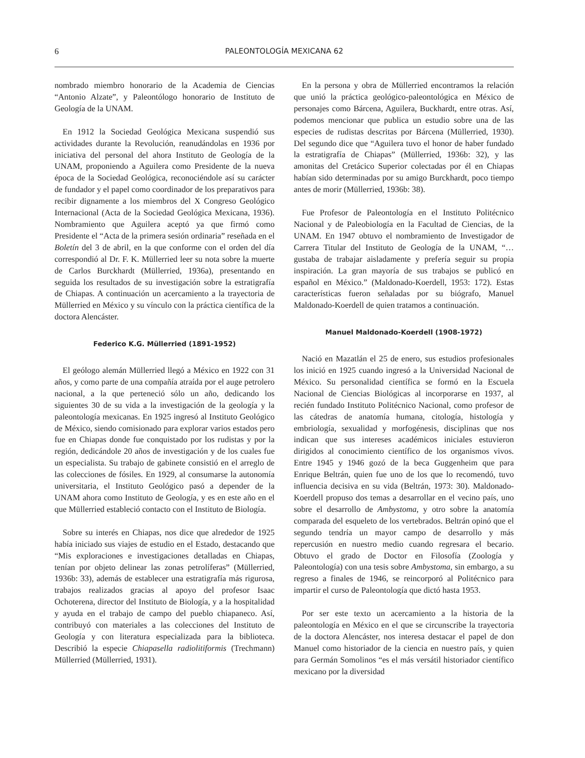6 PALEONTOLOGÍA MEXICANA 62
nombrado miembro honorario de la Academia de Ciencias “Antonio Alzate”, y Paleontólogo honorario de Instituto de Geología de la UNAM.
En 1912 la Sociedad Geológica Mexicana suspendió sus actividades durante la Revolución, reanudándolas en 1936 por iniciativa del personal del ahora Instituto de Geología de la UNAM, proponiendo a Aguilera como Presidente de la nueva época de la Sociedad Geológica, reconociéndole así su carácter de fundador y el papel como coordinador de los preparativos para recibir dignamente a los miembros del X Congreso Geológico Internacional (Acta de la Sociedad Geológica Mexicana, 1936). Nombramiento que Aguilera aceptó ya que firmó como Presidente el “Acta de la primera sesión ordinaria” reseñada en el Boletín del 3 de abril, en la que conforme con el orden del día correspondió al Dr. F. K. Müllerried leer su nota sobre la muerte de Carlos Burckhardt (Müllerried, 1936a), presentando en seguida los resultados de su investigación sobre la estratigrafía de Chiapas. A continuación un acercamiento a la trayectoria de Müllerried en México y su vínculo con la práctica científica de la doctora Alencáster.
Federico K.G. Müllerried (1891-1952)
El geólogo alemán Müllerried llegó a México en 1922 con 31 años, y como parte de una compañía atraída por el auge petrolero nacional, a la que perteneció sólo un año, dedicando los siguientes 30 de su vida a la investigación de la geología y la paleontología mexicanas. En 1925 ingresó al Instituto Geológico de México, siendo comisionado para explorar varios estados pero fue en Chiapas donde fue conquistado por los rudistas y por la región, dedicándole 20 años de investigación y de los cuales fue un especialista. Su trabajo de gabinete consistió en el arreglo de las colecciones de fósiles. En 1929, al consumarse la autonomía universitaria, el Instituto Geológico pasó a depender de la UNAM ahora como Instituto de Geología, y es en este año en el que Müllerried estableció contacto con el Instituto de Biología.
Sobre su interés en Chiapas, nos dice que alrededor de 1925 había iniciado sus viajes de estudio en el Estado, destacando que “Mis exploraciones e investigaciones detalladas en Chiapas, tenían por objeto delinear las zonas petrolíferas” (Müllerried, 1936b: 33), además de establecer una estratigrafía más rigurosa, trabajos realizados gracias al apoyo del profesor Isaac Ochoterena, director del Instituto de Biología, y a la hospitalidad y ayuda en el trabajo de campo del pueblo chiapaneco. Así, contribuyó con materiales a las colecciones del Instituto de Geología y con literatura especializada para la biblioteca. Describió la especie Chiapasella radiolitiformis (Trechmann) Müllerried (Müllerried, 1931).
En la persona y obra de Müllerried encontramos la relación que unió la práctica geológico-paleontológica en México de personajes como Bárcena, Aguilera, Buckhardt, entre otras. Así, podemos mencionar que publica un estudio sobre una de las especies de rudistas descritas por Bárcena (Müllerried, 1930). Del segundo dice que “Aguilera tuvo el honor de haber fundado la estratigrafía de Chiapas” (Müllerried, 1936b: 32), y las amonitas del Cretácico Superior colectadas por él en Chiapas habían sido determinadas por su amigo Burckhardt, poco tiempo antes de morir (Müllerried, 1936b: 38).
Fue Profesor de Paleontología en el Instituto Politécnico Nacional y de Paleobiología en la Facultad de Ciencias, de la UNAM. En 1947 obtuvo el nombramiento de Investigador de Carrera Titular del Instituto de Geología de la UNAM, “… gustaba de trabajar aisladamente y prefería seguir su propia inspiración. La gran mayoría de sus trabajos se publicó en español en México.” (Maldonado-Koerdell, 1953: 172). Estas características fueron señaladas por su biógrafo, Manuel Maldonado-Koerdell de quien tratamos a continuación.
Manuel Maldonado-Koerdell (1908-1972)
Nació en Mazatlán el 25 de enero, sus estudios profesionales los inició en 1925 cuando ingresó a la Universidad Nacional de México. Su personalidad científica se formó en la Escuela Nacional de Ciencias Biológicas al incorporarse en 1937, al recién fundado Instituto Politécnico Nacional, como profesor de las cátedras de anatomía humana, citología, histología y embriología, sexualidad y morfogénesis, disciplinas que nos indican que sus intereses académicos iniciales estuvieron dirigidos al conocimiento científico de los organismos vivos. Entre 1945 y 1946 gozó de la beca Guggenheim que para Enrique Beltrán, quien fue uno de los que lo recomendó, tuvo influencia decisiva en su vida (Beltrán, 1973: 30). Maldonado-Koerdell propuso dos temas a desarrollar en el vecino país, uno sobre el desarrollo de Ambystoma, y otro sobre la anatomía comparada del esqueleto de los vertebrados. Beltrán opinó que el segundo tendría un mayor campo de desarrollo y más repercusión en nuestro medio cuando regresara el becario. Obtuvo el grado de Doctor en Filosofía (Zoología y Paleontología) con una tesis sobre Ambystoma, sin embargo, a su regreso a finales de 1946, se reincorporó al Politécnico para impartir el curso de Paleontología que dictó hasta 1953.
Por ser este texto un acercamiento a la historia de la paleontología en México en el que se circunscribe la trayectoria de la doctora Alencáster, nos interesa destacar el papel de don Manuel como historiador de la ciencia en nuestro país, y quien para Germán Somolinos “es el más versátil historiador científico mexicano por la diversidad